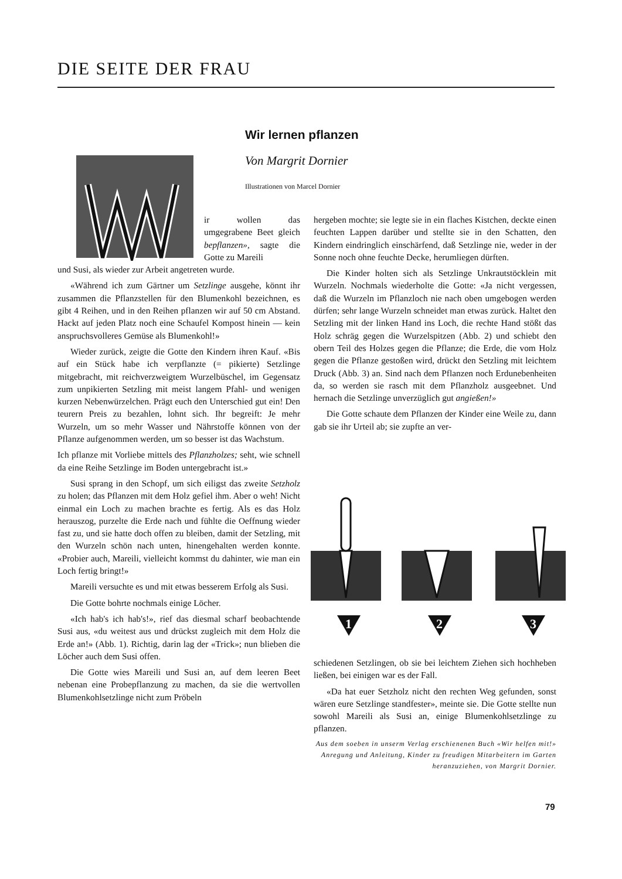DIE SEITE DER FRAU
Wir lernen pflanzen
Von Margrit Dornier
Illustrationen von Marcel Dornier
ir wollen das umgegrabene Beet gleich bepflanzen», sagte die Gotte zu Mareili
und Susi, als wieder zur Arbeit angetreten wurde.
«Während ich zum Gärtner um Setzlinge ausgehe, könnt ihr zusammen die Pflanzstellen für den Blumenkohl bezeichnen, es gibt 4 Reihen, und in den Reihen pflanzen wir auf 50 cm Abstand. Hackt auf jeden Platz noch eine Schaufel Kompost hinein — kein anspruchsvolleres Gemüse als Blumenkohl!»
Wieder zurück, zeigte die Gotte den Kindern ihren Kauf. «Bis auf ein Stück habe ich verpflanzte (= pikierte) Setzlinge mitgebracht, mit reichverzweigtem Wurzelbüschel, im Gegensatz zum unpikierten Setzling mit meist langem Pfahl- und wenigen kurzen Nebenwürzelchen. Prägt euch den Unterschied gut ein! Den teurern Preis zu bezahlen, lohnt sich. Ihr begreift: Je mehr Wurzeln, um so mehr Wasser und Nährstoffe können von der Pflanze aufgenommen werden, um so besser ist das Wachstum.
Ich pflanze mit Vorliebe mittels des Pflanzholzes; seht, wie schnell da eine Reihe Setzlinge im Boden untergebracht ist.»
Susi sprang in den Schopf, um sich eiligst das zweite Setzholz zu holen; das Pflanzen mit dem Holz gefiel ihm. Aber o weh! Nicht einmal ein Loch zu machen brachte es fertig. Als es das Holz herauszog, purzelte die Erde nach und fühlte die Oeffnung wieder fast zu, und sie hatte doch offen zu bleiben, damit der Setzling, mit den Wurzeln schön nach unten, hinengehalten werden konnte. «Probier auch, Mareili, vielleicht kommst du dahinter, wie man ein Loch fertig bringt!»
Mareili versuchte es und mit etwas besserem Erfolg als Susi.
Die Gotte bohrte nochmals einige Löcher.
«Ich hab's ich hab's!», rief das diesmal scharf beobachtende Susi aus, «du weitest aus und drückst zugleich mit dem Holz die Erde an!» (Abb. 1). Richtig, darin lag der «Trick»; nun blieben die Löcher auch dem Susi offen.
Die Gotte wies Mareili und Susi an, auf dem leeren Beet nebenan eine Probepflanzung zu machen, da sie die wertvollen Blumenkohlsetzlinge nicht zum Pröbeln
hergeben mochte; sie legte sie in ein flaches Kistchen, deckte einen feuchten Lappen darüber und stellte sie in den Schatten, den Kindern eindringlich einschärfend, daß Setzlinge nie, weder in der Sonne noch ohne feuchte Decke, herumliegen dürften.
Die Kinder holten sich als Setzlinge Unkrautstöcklein mit Wurzeln. Nochmals wiederholte die Gotte: «Ja nicht vergessen, daß die Wurzeln im Pflanzloch nie nach oben umgebogen werden dürfen; sehr lange Wurzeln schneidet man etwas zurück. Haltet den Setzling mit der linken Hand ins Loch, die rechte Hand stößt das Holz schräg gegen die Wurzelspitzen (Abb. 2) und schiebt den obern Teil des Holzes gegen die Pflanze; die Erde, die vom Holz gegen die Pflanze gestoßen wird, drückt den Setzling mit leichtem Druck (Abb. 3) an. Sind nach dem Pflanzen noch Erdunebenheiten da, so werden sie rasch mit dem Pflanzholz ausgeebnet. Und hernach die Setzlinge unverzüglich gut angießen!»
Die Gotte schaute dem Pflanzen der Kinder eine Weile zu, dann gab sie ihr Urteil ab; sie zupfte an ver-
1
2
3
schiedenen Setzlingen, ob sie bei leichtem Ziehen sich hochheben ließen, bei einigen war es der Fall.
«Da hat euer Setzholz nicht den rechten Weg gefunden, sonst wären eure Setzlinge standfester», meinte sie. Die Gotte stellte nun sowohl Mareili als Susi an, einige Blumenkohlsetzlinge zu pflanzen.
Aus dem soeben in unserm Verlag erschienenen Buch «Wir helfen mit!» Anregung und Anleitung, Kinder zu freudigen Mitarbeitern im Garten heranzuziehen, von Margrit Dornier.
79